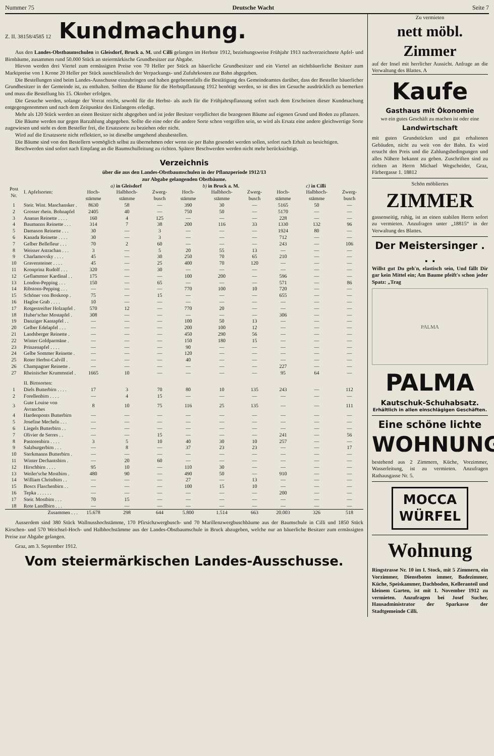Nummer 75 Deutsche Wacht Seite 7
Z. II. 38158/4585 12 Kundmachung.
Aus den Landes-Obstbaumschulen in Gleisdorf, Bruck a. M. und Cilli gelangen im Herbste 1912, beziehungsweise Frühjahr 1913 nachverzeichnete Apfel- und Birnbäume, zusammen rund 50.000 Stück an steiermärkische Grundbesitzer zur Abgabe.
Hievon werden drei Viertel zum ermässigten Preise von 70 Heller per Stück an bäuerliche Grundbesitzer und ein Viertel an nichtbäuerliche Besitzer zum Marktpreise von 1 Krone 20 Heller per Stück ausschliesslich der Verpackungs- und Zufuhrkosten zur Bahn abgegeben.
Die Bestellungen sind beim Landes-Ausschusse einzubringen und haben gegebenenfalls die Bestätigung des Gemeindeamtes darüber, dass der Besteller bäuerlicher Grundbesitzer in der Gemeinde ist, zu enthalten. Sollten die Bäume für die Herbstpflanzung 1912 benötigt werden, so ist dies im Gesuche ausdrücklich zu bemerken und muss die Bestellung bis 15. Oktober erfolgen.
Die Gesuche werden, solange der Vorrat reicht, sowohl für die Herbst- als auch für die Frühjahrspflanzung sofort nach dem Erscheinen dieser Kundmachung entgegengenommen und nach dem Zeitpunkte des Einlangens erledigt.
Mehr als 120 Stück werden an einen Besitzer nicht abgegeben und ist jeder Besitzer verpflichtet die bezogenen Bäume auf eigenen Grund und Boden zu pflanzen.
Die Bäume werden nur gegen Barzahlung abgegeben. Sollte die eine oder die andere Sorte schon vergriffen sein, so wird als Ersatz eine andere gleichwertige Sorte zugewiesen und steht es dem Besteller frei, die Ersatzsorte zu beziehen oder nicht.
Wird auf die Ersatzsorte nicht reflektiert, so ist dieselbe umgehend abzubestellen.
Die Bäume sind von den Bestellern womöglich selbst zu übernehmen oder wenn sie per Bahn gesendet werden sollen, sofort nach Erhalt zu besichtigen.
Beschwerden sind sofort nach Empfang an die Baumschulleitung zu richten. Spätere Beschwerden werden nicht mehr berücksichtigt.
Verzeichnis
über die aus den Landes-Obstbaumschulen in der Pflanzperiode 1912/13
zur Abgabe gelangenden Obstbäume.
| Post Nr. | I. Apfelsorten: | a) in Gleisdorf | | | b) in Bruck a. M. | | | c) in Cilli | | |
| --- | --- | --- | --- | --- | --- | --- | --- | --- | --- | --- |
| | | Hoch-stämme | Halbhoch-stämme | Zwerg-busch | Hoch-stämme | Halbhoch-stämme | Zwerg-busch | Hoch-stämme | Halbhoch-stämme | Zwerg-busch |
| 1 | Steir. Wint. Maschansker . | 8630 | 58 | — | 390 | 30 | — | 5165 | 50 | — |
| 2 | Grosser rhein. Bohnapfel | 2405 | 40 | — | 750 | 50 | — | 5170 | — | — |
| 3 | Ananas Reinette . . . . | 160 | 4 | 125 | — | — | — | 228 | — | — |
| 4 | Baumanns Reinette . . . | 314 | 7 | 38 | 200 | 116 | 33 | 1330 | 132 | 96 |
| 5 | Damason Reinette . . . | 30 | — | 3 | — | — | — | 1924 | 80 | — |
| 6 | Kanada Reinette . . . . | 30 | — | 3 | — | — | — | 712 | — | — |
| 7 | Gelber Bellefleur . . . | 70 | 2 | 60 | — | — | — | 243 | — | 106 |
| 8 | Weisser Astrachan . . . | 3 | — | 5 | 20 | 55 | 13 | — | — | — |
| 9 | Charlamovsky . . . . | 45 | — | 30 | 250 | 70 | 65 | 210 | — | — |
| 10 | Gravensteiner . . . . | 45 | — | 25 | 400 | 70 | 120 | — | — | — |
| 11 | Kronprinz Rudolf . . . | 320 | — | 30 | — | — | — | — | — | — |
| 12 | Geflammter Kardinal . . | 175 | — | — | 100 | 200 | — | 596 | — | — |
| 13 | London-Pepping . . . | 150 | — | 65 | — | — | — | 571 | — | 86 |
| 14 | Ribstons-Pepping . . . | — | — | — | 770 | 100 | 10 | 720 | — | — |
| 15 | Schöner von Boskoop . | 75 | — | 15 | — | — | — | 655 | — | — |
| 16 | Hagloe Grab . . . . | 10 | — | — | — | — | — | — | — | — |
| 17 | Rotgestreifter Holzapfel . | 570 | 12 | — | 770 | 20 | — | — | — | — |
| 18 | Huber'scher Mostapfel . | 308 | — | — | — | — | — | 306 | — | — |
| 19 | Danziger Kantapfel . . | — | — | — | 100 | 50 | 13 | — | — | — |
| 20 | Gelber Edelapfel . . . | — | — | — | 200 | 100 | 12 | — | — | — |
| 21 | Landsberger Reinette . | — | — | — | 450 | 290 | 56 | — | — | — |
| 22 | Winter Goldparmäne . | — | — | — | 150 | 180 | 15 | — | — | — |
| 23 | Prinzenapfel . . . . | — | — | — | 90 | — | — | — | — | — |
| 24 | Gelbe Sommer Reinette . | — | — | — | 120 | — | — | — | — | — |
| 25 | Roter Herbst-Calvill . | — | — | — | 40 | — | — | — | — | — |
| 26 | Champagner Reinette . | — | — | — | — | — | — | 227 | — | — |
| 27 | Rheinischer Krummstiel . | 1665 | 10 | — | — | — | — | 95 | 64 | — |
| | II. Birnsorten: | | | | | | | | | |
| 1 | Diels Butterbirn . . . . | 17 | 3 | 70 | 80 | 10 | 135 | 243 | — | 112 |
| 2 | Forellenbirn . . . . | — | 4 | 15 | — | — | — | — | — | — |
| 3 | Gute Louise von Avranches | 8 | 10 | 75 | 116 | 25 | 135 | — | — | 111 |
| 4 | Hardenponts Butterbirn | — | — | — | — | — | — | — | — | — |
| 5 | Josefine Mecheln . . . | — | — | — | — | — | — | — | — | — |
| 6 | Liegels Butterbirn . . | — | — | — | — | — | — | — | — | — |
| 7 | Olivier de Serres . . | — | — | 15 | — | — | — | 241 | — | 56 |
| 8 | Pastorenbirn . . . . | 3 | 5 | 10 | 40 | 30 | 10 | 257 | — | — |
| 9 | Salzburgerbirn . . . | — | 8 | — | 37 | 23 | 23 | — | — | 17 |
| 10 | Sterkmanns Butterbirn . | — | — | — | — | — | — | — | — | — |
| 11 | Winter Dechantsbirn . | — | 20 | 60 | — | — | — | — | — | — |
| 12 | Hirschbirn . . . . | 95 | 10 | — | 110 | 30 | — | — | — | — |
| 13 | Weiler'sche Mostbirn . | 480 | 90 | — | 490 | 50 | — | 910 | — | — |
| 14 | William Christbirn . . | — | — | — | 27 | — | 13 | — | — | — |
| 15 | Boscs Flaschenbirn . . | — | — | — | 100 | 15 | 10 | — | — | — |
| 16 | Tepka . . . . . . | — | — | — | — | — | — | 200 | — | — |
| 17 | Steir. Mostbirn . . . | 70 | 15 | — | — | — | — | — | — | — |
| 18 | Rote Landlbirn . . . | — | — | — | — | — | — | — | — | — |
| | Zusammen . . . | 15.678 | 298 | 644 | 5.800 | 1.514 | 663 | 20.003 | 326 | 518 |
Ausserdem sind 380 Stück Wallnusshochstämme, 170 Pfirsichzwergbusch- und 70 Marillenzwergbuschbäume aus der Baumschule in Cilli und 1850 Stück Kirschen- und 570 Weichsel-Hoch- und Halbhochstämme aus der Landes-Obstbaumschule in Bruck abzugeben, welche nur an bäuerliche Besitzer zum ermässigten Preise zur Abgabe gelangen.
Graz, am 3. September 1912.
Vom steiermärkischen Landes-Ausschusse.
Zu vermieten
nett möbl. Zimmer
auf der Insel mit herrlicher Aussicht. Anfrage an die Verwaltung des Blattes. A
Kaufe
Gasthaus mit Ökonomie
wo ein gutes Geschäft zu machen ist oder eine
Landwirtschaft
mit guten Grundstücken und gut erhaltenen Gebäuden, nicht zu weit von der Bahn. Es wird ersucht den Preis und die Zahlungsbedingungen und alles Nähere bekannt zu geben. Zuschriften sind zu richten an Herrn Michael Wegscheider, Graz, Färbergasse 1. 18812
Schön möbliertes
ZIMMER
gassenseitig, ruhig, ist an einen stabilen Herrn sofort zu vermieten. Anzufragen unter „18815“ in der Verwaltung des Blattes.
Der Meistersinger . . .
Willst gut Du geh'n, elastisch sein, Und fällt Dir gar kein Mittel ein; Am Baume pfeift's schon jeder Spatz: „Trag
PALMA
PALMA
Kautschuk-Schuhabsatz.
Erhältlich in allen einschlägigen Geschäften.
Eine schöne lichte
WOHNUNG
bestehend aus 2 Zimmern, Küche, Vorzimmer, Wasserleitung, ist zu vermieten. Anzufragen Rathausgasse Nr. 5.
MOCCA
WÜRFEL
Wohnung
Ringstrasse Nr. 10 im I. Stock, mit 5 Zimmern, ein Vorzimmer, Dienstboten immer, Badezimmer, Küche, Speiskammer, Dachboden, Kelleranteil und kleinem Garten, ist mit 1. November 1912 zu vermieten. Anzufragen bei Josef Sucher, Hausadministrator der Sparkasse der Stadtgemeinde Cilli.